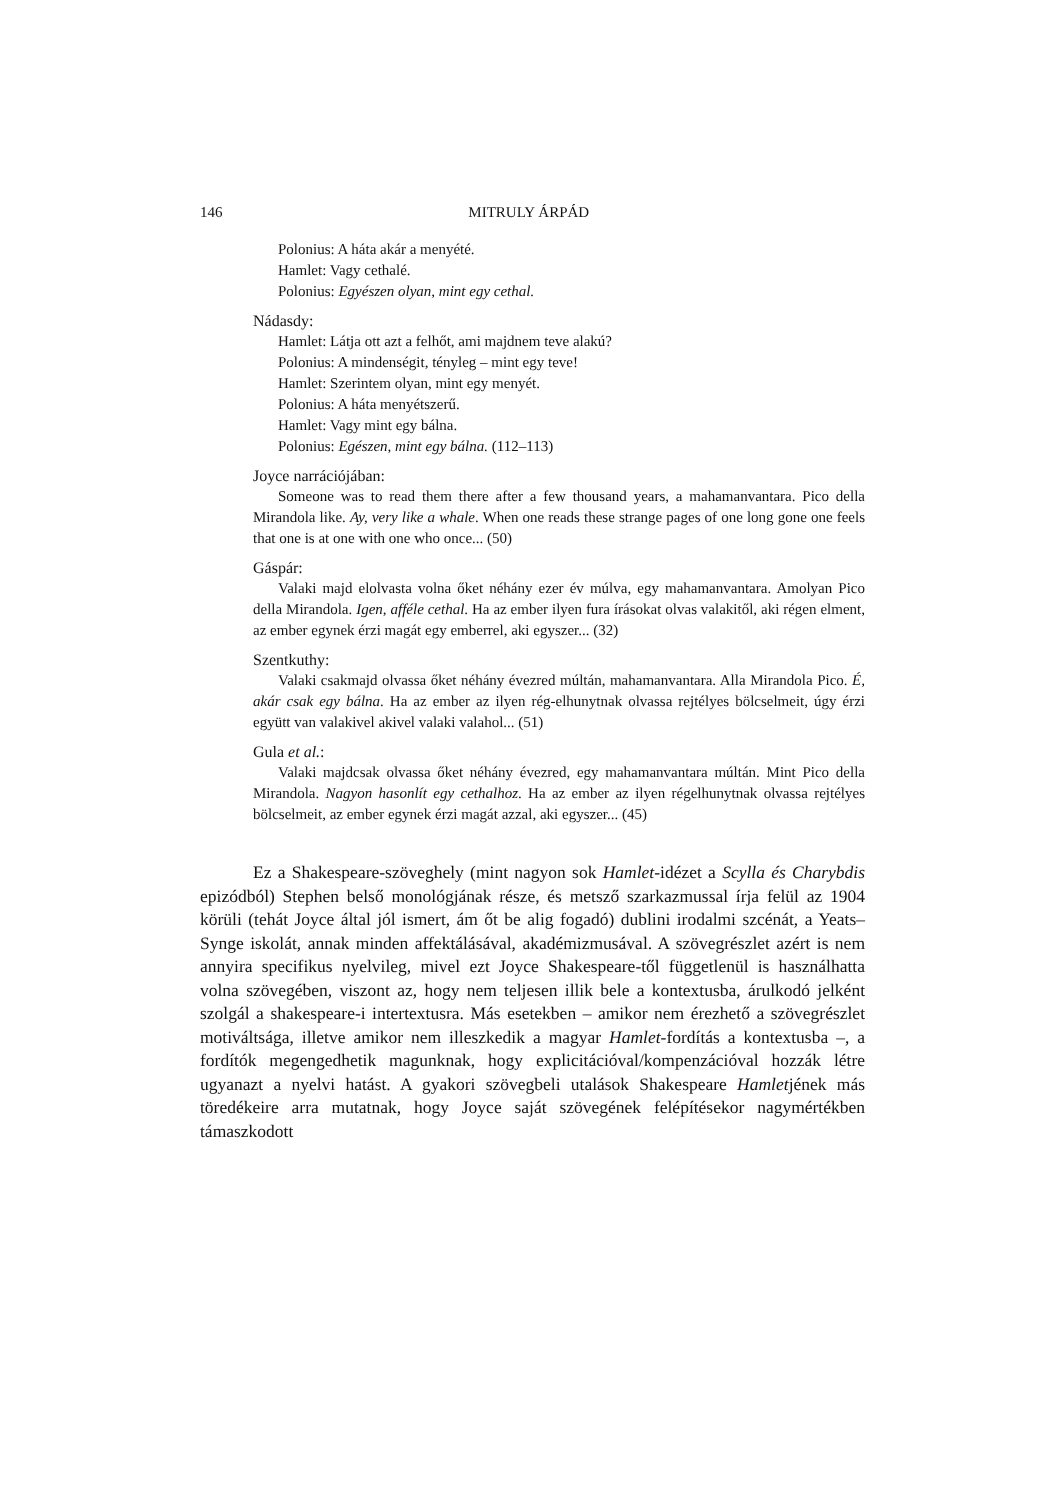146 MITRULY ÁRPÁD
Polonius: A háta akár a menyété.
Hamlet: Vagy cethalé.
Polonius: Egyészen olyan, mint egy cethal.
Nádasdy:
Hamlet: Látja ott azt a felhőt, ami majdnem teve alakú?
Polonius: A mindenségit, tényleg – mint egy teve!
Hamlet: Szerintem olyan, mint egy menyét.
Polonius: A háta menyétszerű.
Hamlet: Vagy mint egy bálna.
Polonius: Egészen, mint egy bálna. (112–113)
Joyce narrációjában:
Someone was to read them there after a few thousand years, a mahamanvantara. Pico della Mirandola like. Ay, very like a whale. When one reads these strange pages of one long gone one feels that one is at one with one who once... (50)
Gáspár:
Valaki majd elolvasta volna őket néhány ezer év múlva, egy mahamanvantara. Amolyan Pico della Mirandola. Igen, afféle cethal. Ha az ember ilyen fura írásokat olvas valakitől, aki régen elment, az ember egynek érzi magát egy emberrel, aki egyszer... (32)
Szentkuthy:
Valaki csakmajd olvassa őket néhány évezred múltán, mahamanvantara. Alla Mirandola Pico. É, akár csak egy bálna. Ha az ember az ilyen rég-elhunytnak olvassa rejtélyes bölcselmeit, úgy érzi együtt van valakivel akivel valaki valahol... (51)
Gula et al.:
Valaki majdcsak olvassa őket néhány évezred, egy mahamanvantara múltán. Mint Pico della Mirandola. Nagyon hasonlít egy cethalhoz. Ha az ember az ilyen régelhunytnak olvassa rejtélyes bölcselmeit, az ember egynek érzi magát azzal, aki egyszer... (45)
Ez a Shakespeare-szöveghely (mint nagyon sok Hamlet-idézet a Scylla és Charybdis epizódból) Stephen belső monológjának része, és metsző szarkazmussal írja felül az 1904 körüli (tehát Joyce által jól ismert, ám őt be alig fogadó) dublini irodalmi szcénát, a Yeats–Synge iskolát, annak minden affektálásával, akadémizmusával. A szövegrészlet azért is nem annyira specifikus nyelvileg, mivel ezt Joyce Shakespeare-től függetlenül is használhatta volna szövegében, viszont az, hogy nem teljesen illik bele a kontextusba, árulkodó jelként szolgál a shakespeare-i intertextusra. Más esetekben – amikor nem érezhető a szövegrészlet motiváltsága, illetve amikor nem illeszkedik a magyar Hamlet-fordítás a kontextusba –, a fordítók megengedhetik magunknak, hogy explicitációval/kompenzációval hozzák létre ugyanazt a nyelvi hatást. A gyakori szövegbeli utalások Shakespeare Hamletjének más töredékeire arra mutatnak, hogy Joyce saját szövegének felépítésekor nagymértékben támaszkodott